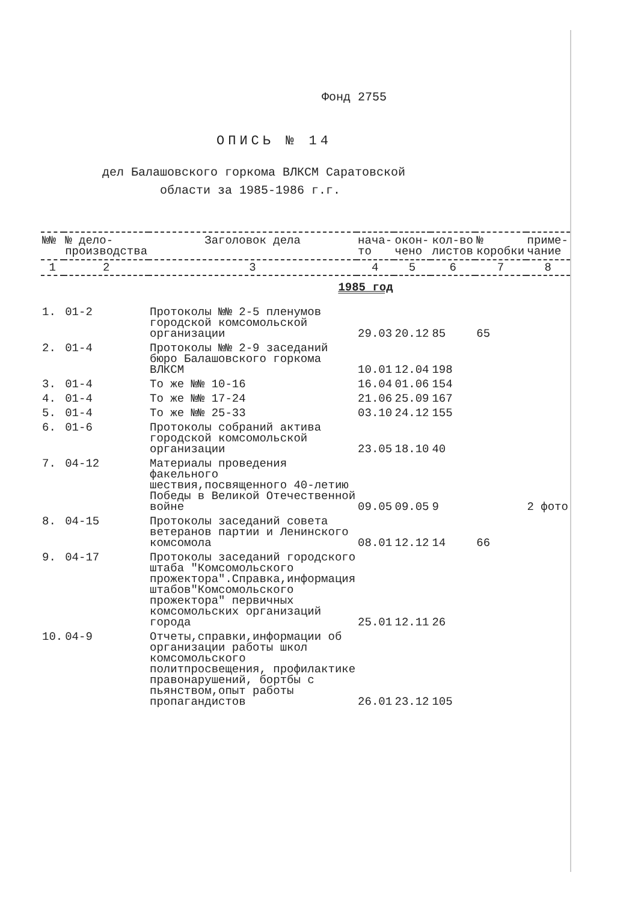Фонд 2755
ОПИСЬ № 14
дел Балашовского горкома ВЛКСМ Саратовской
области за 1985-1986 г.г.
| №№ | № дело-производства | Заголовок дела | нача-то | окон-чено | кол-во листов | № коробки | приме-чание |
| --- | --- | --- | --- | --- | --- | --- | --- |
| 1 | 2 | 3 | 4 | 5 | 6 | 7 | 8 |
| 1985 год | | | | | | | |
| 1. | 01-2 | Протоколы №№ 2-5 пленумов городской комсомольской организации | 29.03 | 20.12 | 85 | 65 | |
| 2. | 01-4 | Протоколы №№ 2-9 заседаний бюро Балашовского горкома ВЛКСМ | 10.01 | 12.04 | 198 | | |
| 3. | 01-4 | То же №№ 10-16 | 16.04 | 01.06 | 154 | | |
| 4. | 01-4 | То же №№ 17-24 | 21.06 | 25.09 | 167 | | |
| 5. | 01-4 | То же №№ 25-33 | 03.10 | 24.12 | 155 | | |
| 6. | 01-6 | Протоколы собраний актива городской комсомольской организации | 23.05 | 18.10 | 40 | | |
| 7. | 04-12 | Материалы проведения факельного шествия,посвященного 40-летию Победы в Великой Отечественной войне | 09.05 | 09.05 | 9 | | 2 фото |
| 8. | 04-15 | Протоколы заседаний совета ветеранов партии и Ленинского комсомола | 08.01 | 12.12 | 14 | 66 | |
| 9. | 04-17 | Протоколы заседаний городского штаба "Комсомольского прожектора".Справка,информация штабов"Комсомольского прожектора" первичных комсомольских организаций города | 25.01 | 12.11 | 26 | | |
| 10. | 04-9 | Отчеты,справки,информации об организации работы школ комсомольского политпросвещения, профилактике правонарушений, бортбы с пьянством,опыт работы пропагандистов | 26.01 | 23.12 | 105 | | |